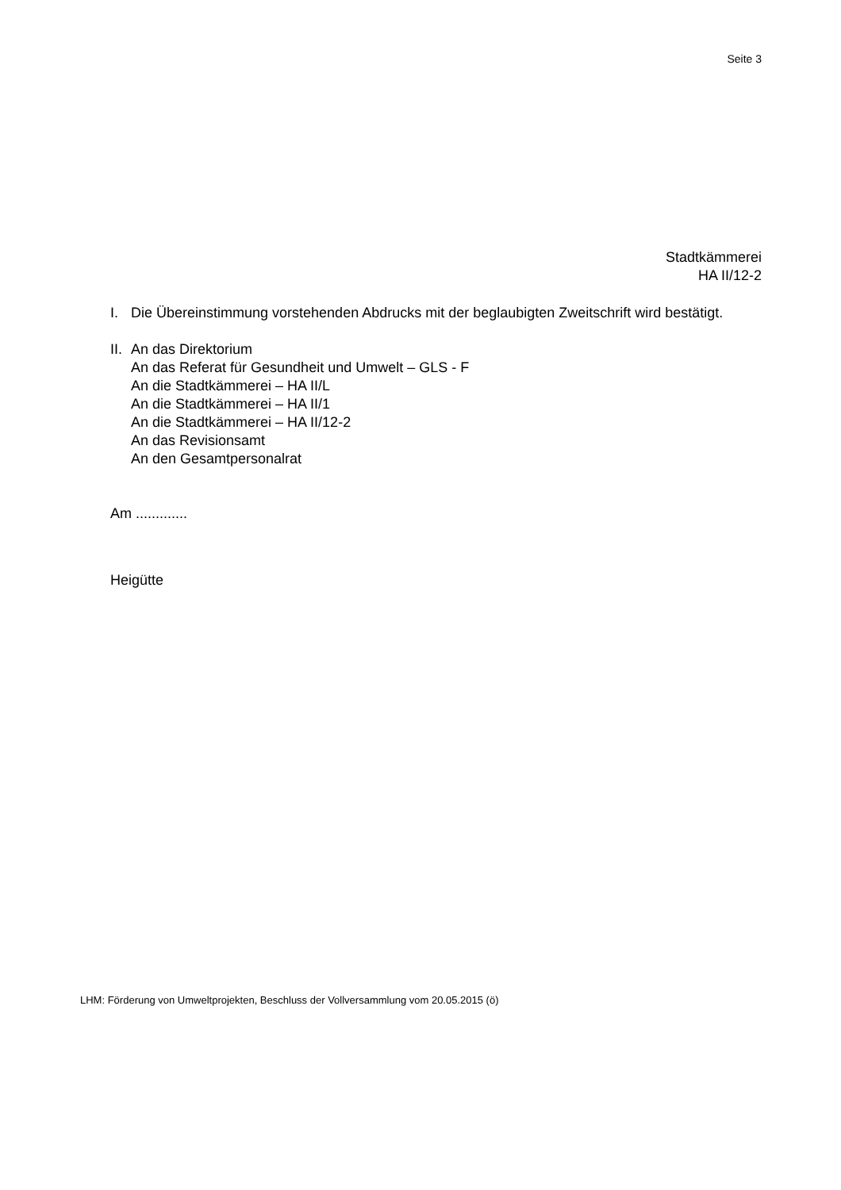Seite 3
Stadtkämmerei
HA II/12-2
I. Die Übereinstimmung vorstehenden Abdrucks mit der beglaubigten Zweitschrift wird bestätigt.
II.
An das Direktorium
An das Referat für Gesundheit und Umwelt – GLS - F
An die Stadtkämmerei – HA II/L
An die Stadtkämmerei – HA II/1
An die Stadtkämmerei – HA II/12-2
An das Revisionsamt
An den Gesamtpersonalrat
Am .............
Heigütte
LHM: Förderung von Umweltprojekten, Beschluss der Vollversammlung vom 20.05.2015 (ö)